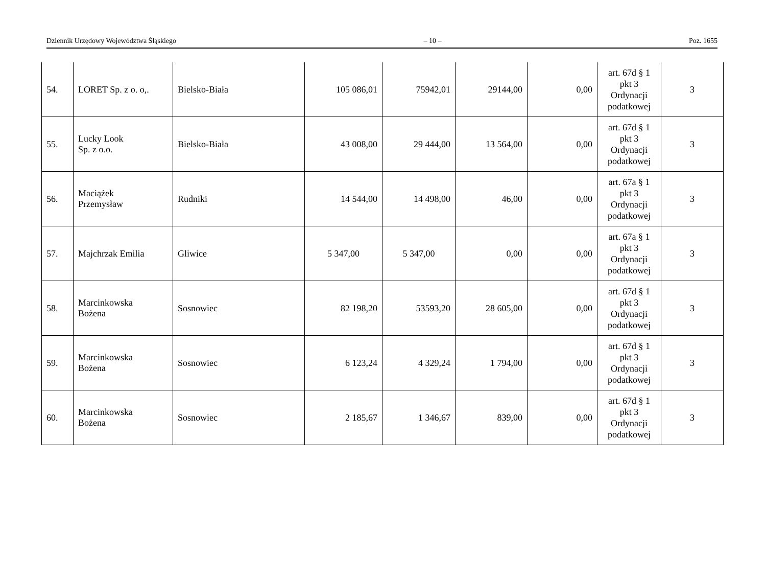Dziennik Urzędowy Województwa Śląskiego – 10 – Poz. 1655
| 54. | LORET Sp. z o. o,. | Bielsko-Biała | 105 086,01 | 75942,01 | 29144,00 | 0,00 | art. 67d § 1 pkt 3 Ordynacji podatkowej | 3 |
| 55. | Lucky Look Sp. z o.o. | Bielsko-Biała | 43 008,00 | 29 444,00 | 13 564,00 | 0,00 | art. 67d § 1 pkt 3 Ordynacji podatkowej | 3 |
| 56. | Maciążek Przemysław | Rudniki | 14 544,00 | 14 498,00 | 46,00 | 0,00 | art. 67a § 1 pkt 3 Ordynacji podatkowej | 3 |
| 57. | Majchrzak Emilia | Gliwice | 5 347,00 | 5 347,00 | 0,00 | 0,00 | art. 67a § 1 pkt 3 Ordynacji podatkowej | 3 |
| 58. | Marcinkowska Bożena | Sosnowiec | 82 198,20 | 53593,20 | 28 605,00 | 0,00 | art. 67d § 1 pkt 3 Ordynacji podatkowej | 3 |
| 59. | Marcinkowska Bożena | Sosnowiec | 6 123,24 | 4 329,24 | 1 794,00 | 0,00 | art. 67d § 1 pkt 3 Ordynacji podatkowej | 3 |
| 60. | Marcinkowska Bożena | Sosnowiec | 2 185,67 | 1 346,67 | 839,00 | 0,00 | art. 67d § 1 pkt 3 Ordynacji podatkowej | 3 |